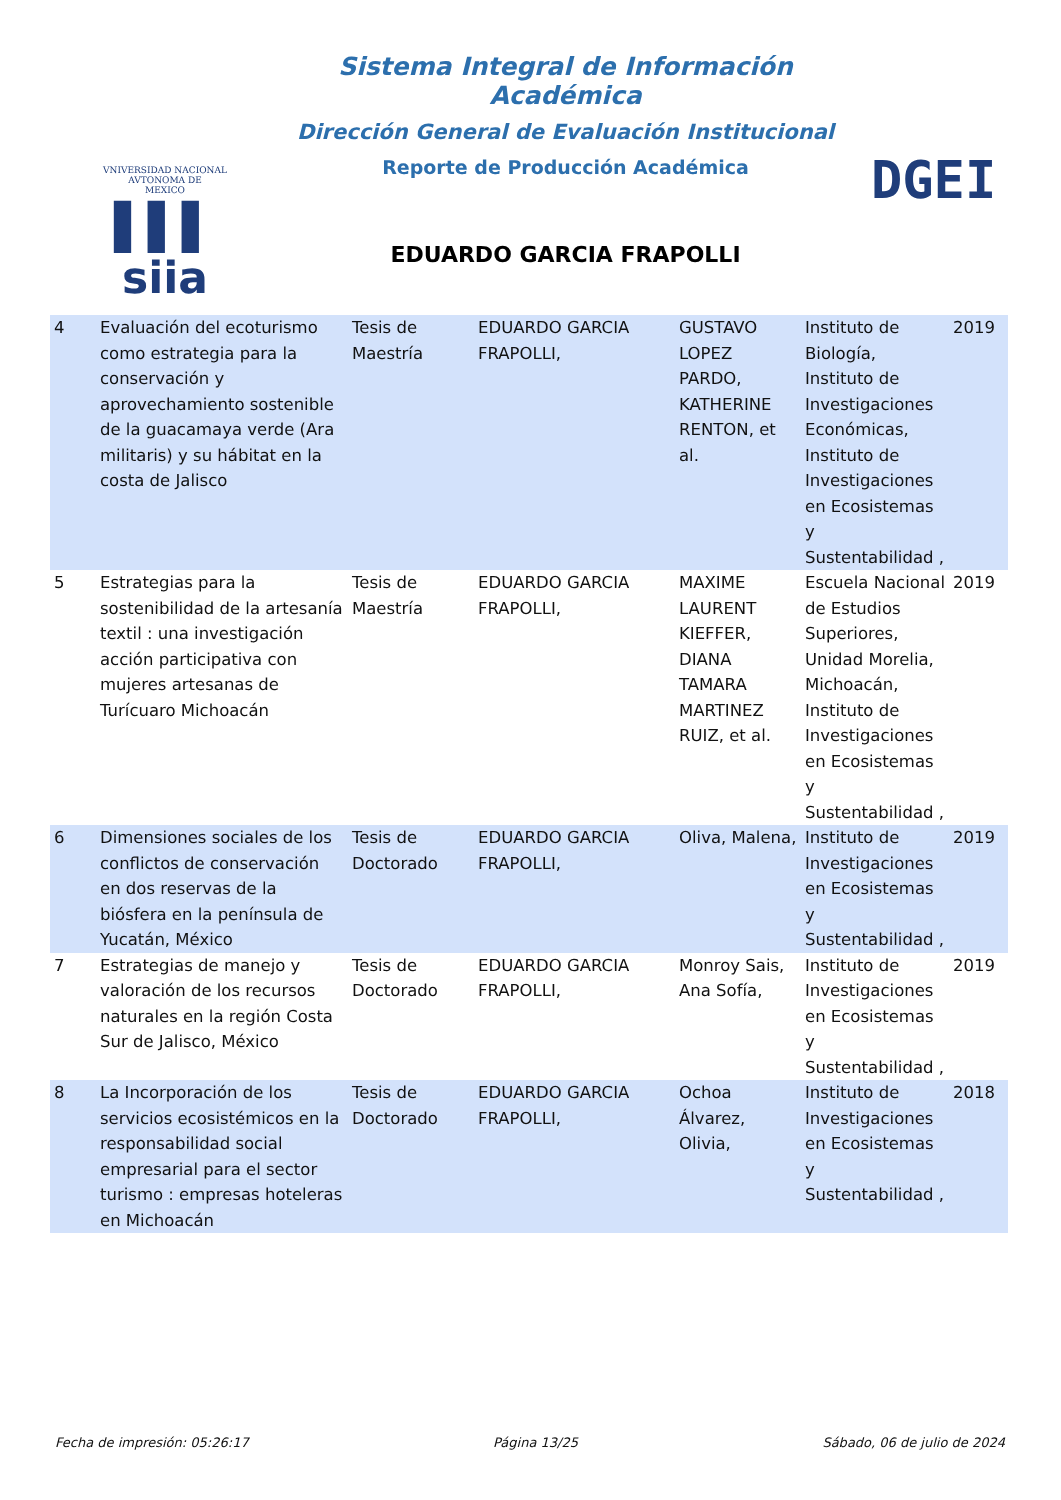VNIVERSIDAD NACIONAL
AVTONOMA DE
MEXICO
▌▌▌ siia
Sistema Integral de Información Académica
Dirección General de Evaluación Institucional
Reporte de Producción Académica
EDUARDO GARCIA FRAPOLLI
DGEI
| 4 | Evaluación del ecoturismo como estrategia para la conservación y aprovechamiento sostenible de la guacamaya verde (Ara militaris) y su hábitat en la costa de Jalisco | Tesis de Maestría | EDUARDO GARCIA FRAPOLLI, | GUSTAVO LOPEZ PARDO, KATHERINE RENTON, et al. | Instituto de Biología, Instituto de Investigaciones Económicas, Instituto de Investigaciones en Ecosistemas y Sustentabilidad , | 2019 |
| 5 | Estrategias para la sostenibilidad de la artesanía textil : una investigación acción participativa con mujeres artesanas de Turícuaro Michoacán | Tesis de Maestría | EDUARDO GARCIA FRAPOLLI, | MAXIME LAURENT KIEFFER, DIANA TAMARA MARTINEZ RUIZ, et al. | Escuela Nacional de Estudios Superiores, Unidad Morelia, Michoacán, Instituto de Investigaciones en Ecosistemas y Sustentabilidad , | 2019 |
| 6 | Dimensiones sociales de los conflictos de conservación en dos reservas de la biósfera en la península de Yucatán, México | Tesis de Doctorado | EDUARDO GARCIA FRAPOLLI, | Oliva, Malena, | Instituto de Investigaciones en Ecosistemas y Sustentabilidad , | 2019 |
| 7 | Estrategias de manejo y valoración de los recursos naturales en la región Costa Sur de Jalisco, México | Tesis de Doctorado | EDUARDO GARCIA FRAPOLLI, | Monroy Sais, Ana Sofía, | Instituto de Investigaciones en Ecosistemas y Sustentabilidad , | 2019 |
| 8 | La Incorporación de los servicios ecosistémicos en la responsabilidad social empresarial para el sector turismo : empresas hoteleras en Michoacán | Tesis de Doctorado | EDUARDO GARCIA FRAPOLLI, | Ochoa Álvarez, Olivia, | Instituto de Investigaciones en Ecosistemas y Sustentabilidad , | 2018 |
Fecha de impresión: 05:26:17 Página 13/25 Sábado, 06 de julio de 2024